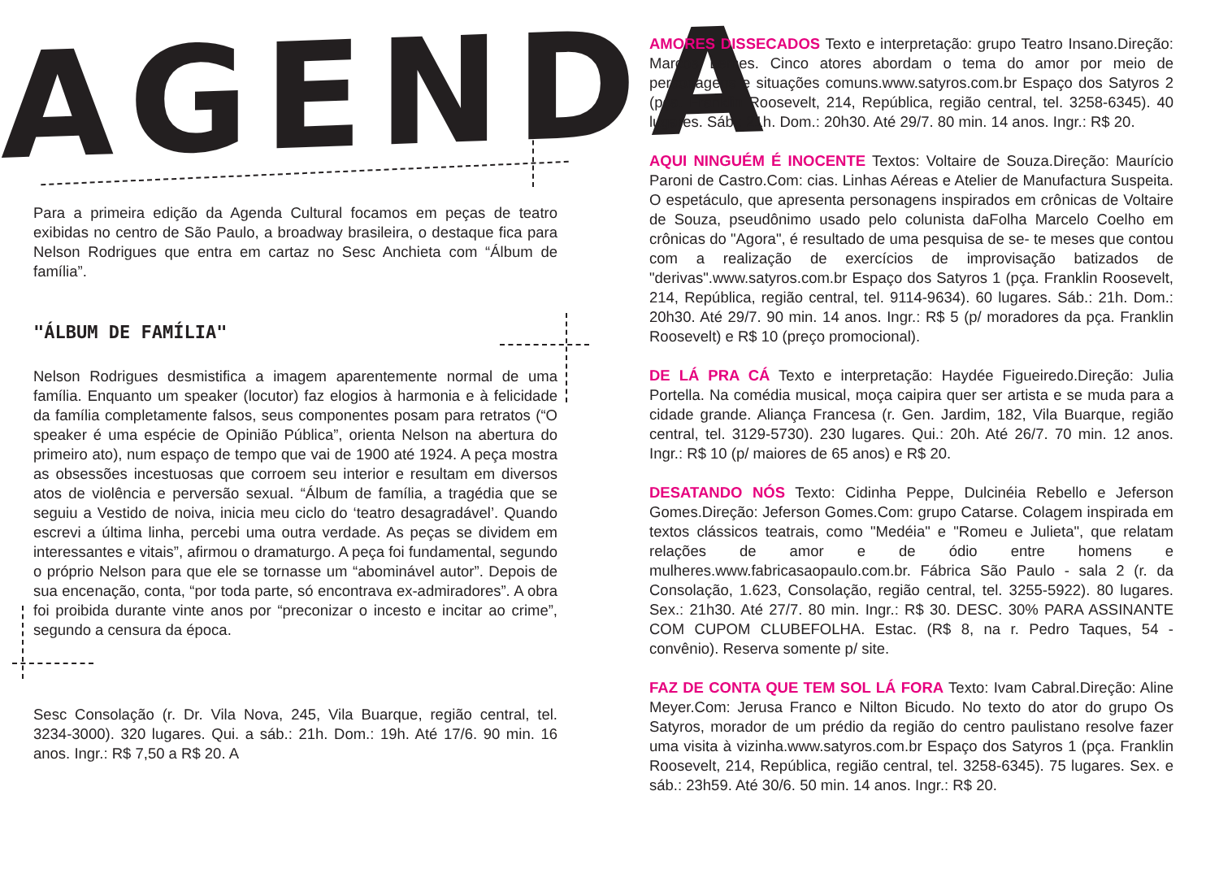AGENDA
Para a primeira edição da Agenda Cultural focamos em peças de teatro exibidas no centro de São Paulo, a broadway brasileira, o destaque fica para Nelson Rodrigues que entra em cartaz no Sesc Anchieta com “Álbum de família”.
"ÁLBUM DE FAMÍLIA"
Nelson Rodrigues desmistifica a imagem aparentemente normal de uma família. Enquanto um speaker (locutor) faz elogios à harmonia e à felicidade da família completamente falsos, seus componentes posam para retratos (“O speaker é uma espécie de Opinião Pública”, orienta Nelson na abertura do primeiro ato), num espaço de tempo que vai de 1900 até 1924. A peça mostra as obsessões incestuosas que corroem seu interior e resultam em diversos atos de violência e perversão sexual. “Álbum de família, a tragédia que se seguiu a Vestido de noiva, inicia meu ciclo do ‘teatro desagradável’. Quando escrevi a última linha, percebi uma outra verdade. As peças se dividem em interessantes e vitais”, afirmou o dramaturgo. A peça foi fundamental, segundo o próprio Nelson para que ele se tornasse um “abominável autor”. Depois de sua encenação, conta, “por toda parte, só encontrava ex-admiradores”. A obra foi proibida durante vinte anos por “preconizar o incesto e incitar ao crime”, segundo a censura da época.
Sesc Consolação (r. Dr. Vila Nova, 245, Vila Buarque, região central, tel. 3234-3000). 320 lugares. Qui. a sáb.: 21h. Dom.: 19h. Até 17/6. 90 min. 16 anos. Ingr.: R$ 7,50 a R$ 20. A
AMORES DISSECADOS Texto e interpretação: grupo Teatro Insano.Direção: Marcos Lemes. Cinco atores abordam o tema do amor por meio de personagens e situações comuns.www.satyros.com.br Espaço dos Satyros 2 (pça. Franklin Roosevelt, 214, República, região central, tel. 3258-6345). 40 lugares. Sáb.: 21h. Dom.: 20h30. Até 29/7. 80 min. 14 anos. Ingr.: R$ 20.
AQUI NINGUÉM É INOCENTE Textos: Voltaire de Souza.Direção: Maurício Paroni de Castro.Com: cias. Linhas Aéreas e Atelier de Manufactura Suspeita. O espetáculo, que apresenta personagens inspirados em crônicas de Voltaire de Souza, pseudônimo usado pelo colunista daFolha Marcelo Coelho em crônicas do "Agora", é resultado de uma pesquisa de se- te meses que contou com a realização de exercícios de improvisação batizados de "derivas".www.satyros.com.br Espaço dos Satyros 1 (pça. Franklin Roosevelt, 214, República, região central, tel. 9114-9634). 60 lugares. Sáb.: 21h. Dom.: 20h30. Até 29/7. 90 min. 14 anos. Ingr.: R$ 5 (p/ moradores da pça. Franklin Roosevelt) e R$ 10 (preço promocional).
DE LÁ PRA CÁ Texto e interpretação: Haydée Figueiredo.Direção: Julia Portella. Na comédia musical, moça caipira quer ser artista e se muda para a cidade grande. Aliança Francesa (r. Gen. Jardim, 182, Vila Buarque, região central, tel. 3129-5730). 230 lugares. Qui.: 20h. Até 26/7. 70 min. 12 anos. Ingr.: R$ 10 (p/ maiores de 65 anos) e R$ 20.
DESATANDO NÓS Texto: Cidinha Peppe, Dulcinéia Rebello e Jeferson Gomes.Direção: Jeferson Gomes.Com: grupo Catarse. Colagem inspirada em textos clássicos teatrais, como "Medéia" e "Romeu e Julieta", que relatam relações de amor e de ódio entre homens e mulheres.www.fabricasaopaulo.com.br. Fábrica São Paulo - sala 2 (r. da Consolação, 1.623, Consolação, região central, tel. 3255-5922). 80 lugares. Sex.: 21h30. Até 27/7. 80 min. Ingr.: R$ 30. DESC. 30% PARA ASSINANTE COM CUPOM CLUBEFOLHA. Estac. (R$ 8, na r. Pedro Taques, 54 - convênio). Reserva somente p/ site.
FAZ DE CONTA QUE TEM SOL LÁ FORA Texto: Ivam Cabral.Direção: Aline Meyer.Com: Jerusa Franco e Nilton Bicudo. No texto do ator do grupo Os Satyros, morador de um prédio da região do centro paulistano resolve fazer uma visita à vizinha.www.satyros.com.br Espaço dos Satyros 1 (pça. Franklin Roosevelt, 214, República, região central, tel. 3258-6345). 75 lugares. Sex. e sáb.: 23h59. Até 30/6. 50 min. 14 anos. Ingr.: R$ 20.